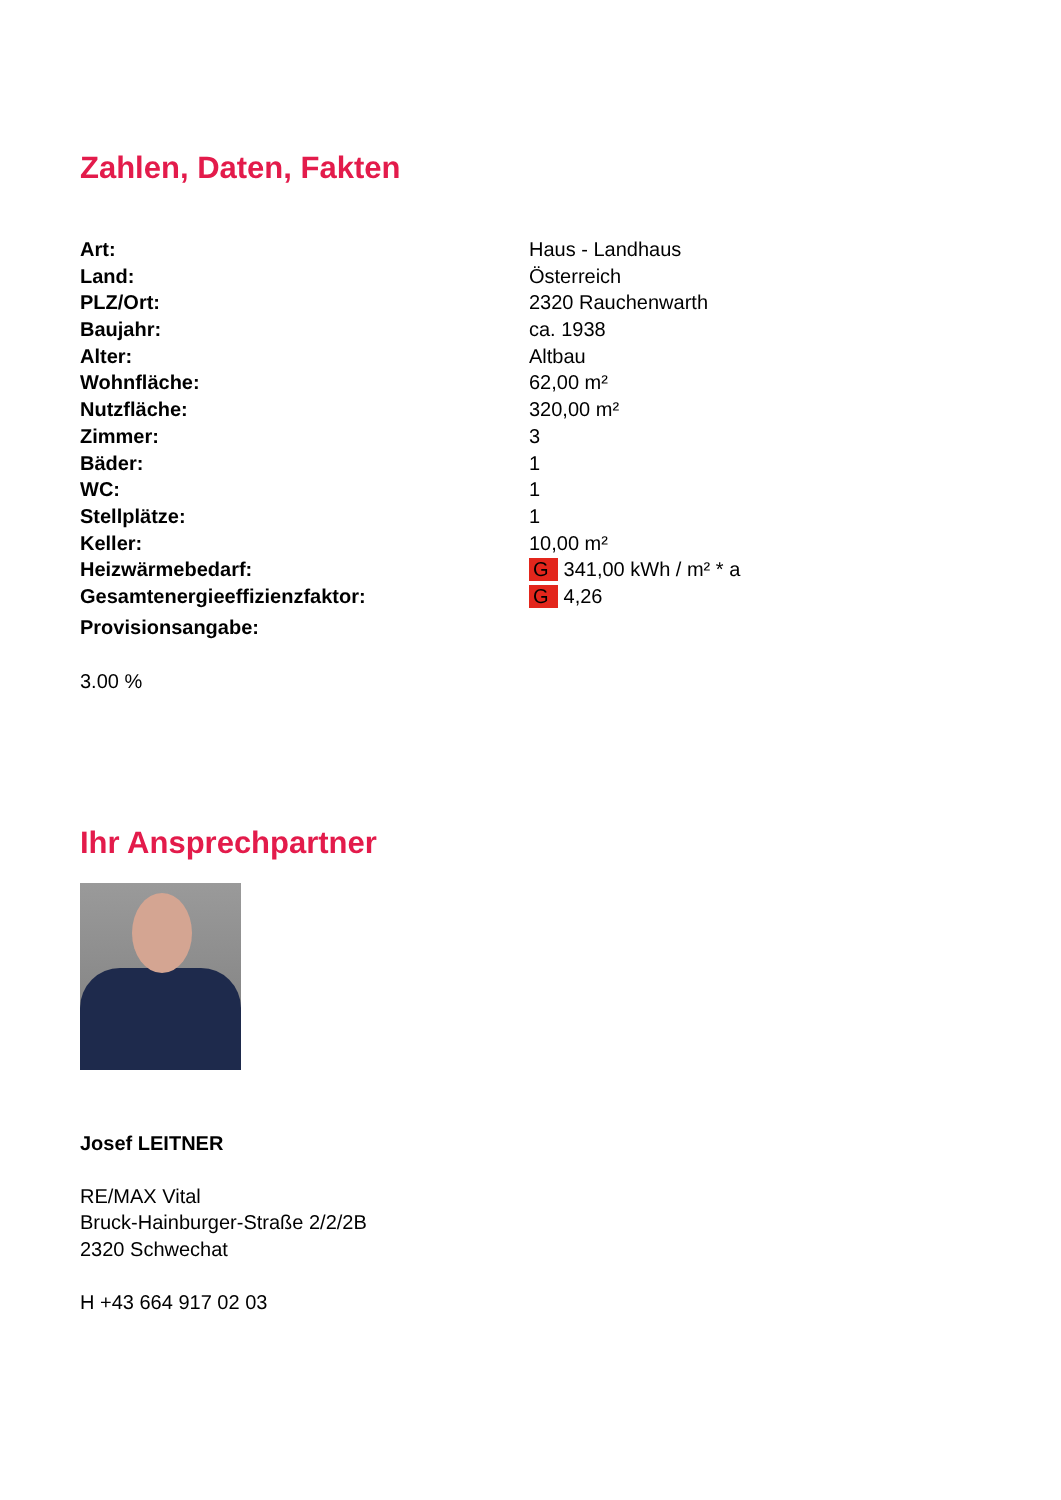Zahlen, Daten, Fakten
| Art: | Haus - Landhaus |
| Land: | Österreich |
| PLZ/Ort: | 2320 Rauchenwarth |
| Baujahr: | ca. 1938 |
| Alter: | Altbau |
| Wohnfläche: | 62,00 m² |
| Nutzfläche: | 320,00 m² |
| Zimmer: | 3 |
| Bäder: | 1 |
| WC: | 1 |
| Stellplätze: | 1 |
| Keller: | 10,00 m² |
| Heizwärmebedarf: | G 341,00 kWh / m² * a |
| Gesamtenergieeffizienzfaktor: | G 4,26 |
| Provisionsangabe: | |
3.00 %
Ihr Ansprechpartner
Josef LEITNER
RE/MAX Vital
Bruck-Hainburger-Straße 2/2/2B
2320 Schwechat
H +43 664 917 02 03